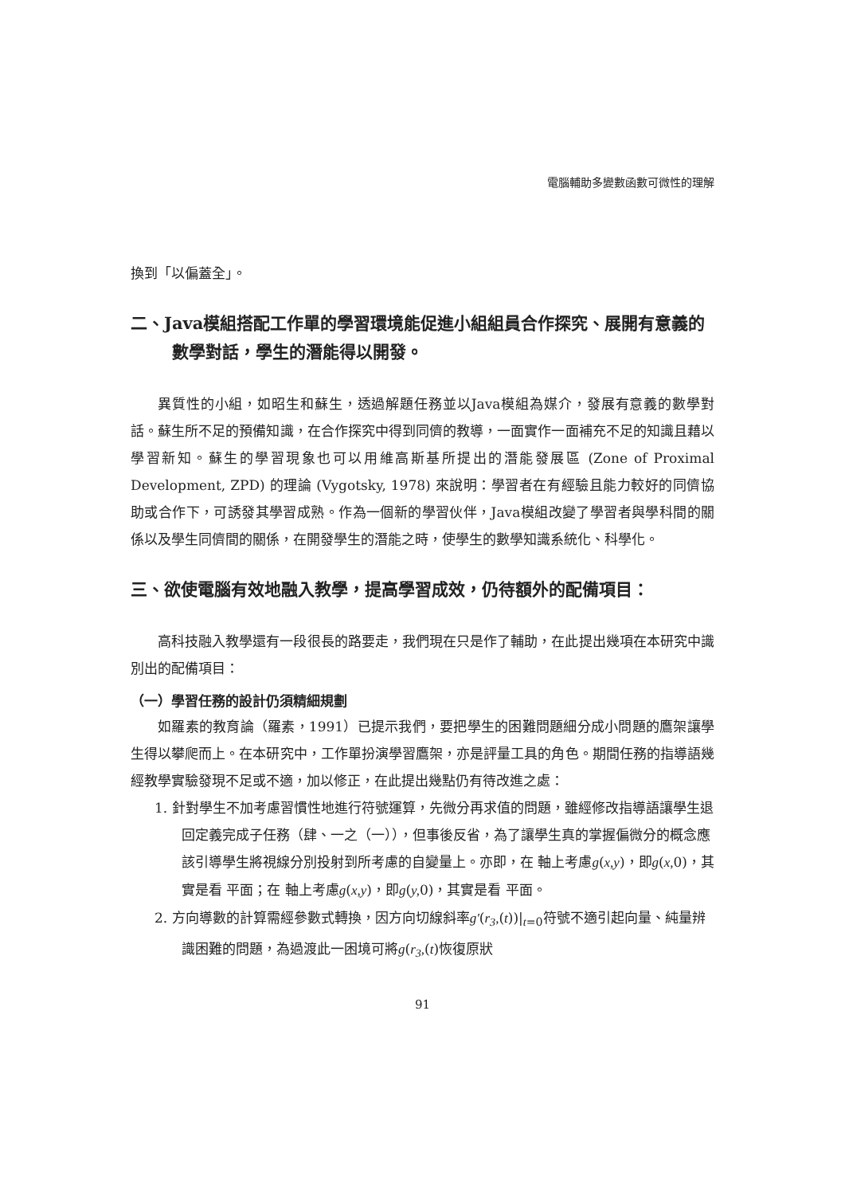電腦輔助多變數函數可微性的理解
換到「以偏蓋全」。
二、Java模組搭配工作單的學習環境能促進小組組員合作探究、展開有意義的數學對話，學生的潛能得以開發。
異質性的小組，如昭生和蘇生，透過解題任務並以Java模組為媒介，發展有意義的數學對話。蘇生所不足的預備知識，在合作探究中得到同儕的教導，一面實作一面補充不足的知識且藉以學習新知。蘇生的學習現象也可以用維高斯基所提出的潛能發展區 (Zone of Proximal Development, ZPD) 的理論 (Vygotsky, 1978) 來說明：學習者在有經驗且能力較好的同儕協助或合作下，可誘發其學習成熟。作為一個新的學習伙伴，Java模組改變了學習者與學科間的關係以及學生同儕間的關係，在開發學生的潛能之時，使學生的數學知識系統化、科學化。
三、欲使電腦有效地融入教學，提高學習成效，仍待額外的配備項目：
高科技融入教學還有一段很長的路要走，我們現在只是作了輔助，在此提出幾項在本研究中識別出的配備項目：
（一）學習任務的設計仍須精細規劃
如羅素的教育論（羅素，1991）已提示我們，要把學生的困難問題細分成小問題的鷹架讓學生得以攀爬而上。在本研究中，工作單扮演學習鷹架，亦是評量工具的角色。期間任務的指導語幾經教學實驗發現不足或不適，加以修正，在此提出幾點仍有待改進之處：
1. 針對學生不加考慮習慣性地進行符號運算，先微分再求值的問題，雖經修改指導語讓學生退回定義完成子任務（肆、一之（一）），但事後反省，為了讓學生真的掌握偏微分的概念應該引導學生將視線分別投射到所考慮的自變量上。亦即，在 軸上考慮g(x,y)，即g(x, 0)，其實是看 平面；在 軸上考慮g(x,y)，即g(y, 0)，其實是看 平面。
2. 方向導數的計算需經參數式轉換，因方向切線斜率g′(r<sub>3</sub>,(t))|<sub>t=0</sub>符號不適引起向量、純量辨識困難的問題，為過渡此一困境可將g(r<sub>3</sub>,(t)恢復原狀
91